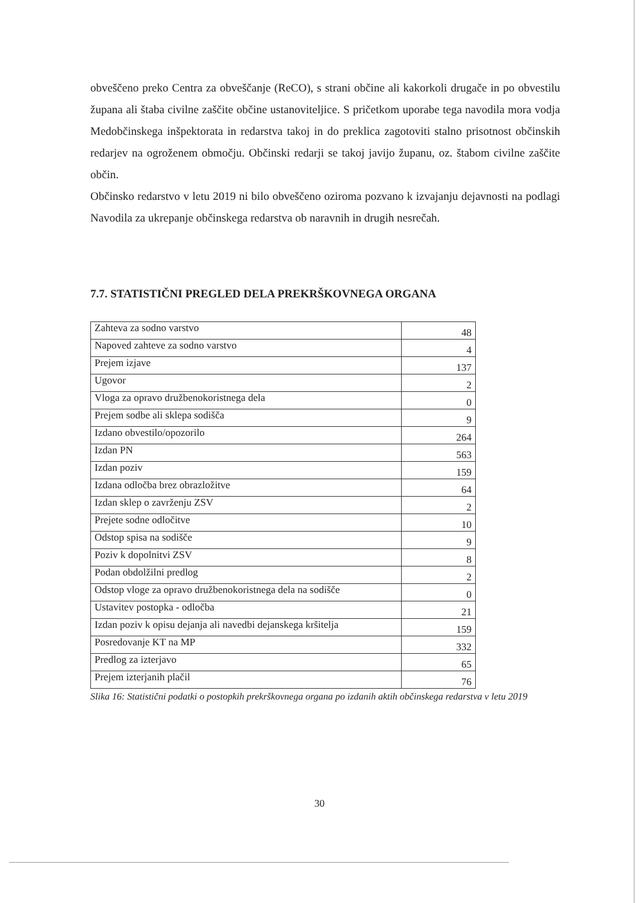obveščeno preko Centra za obveščanje (ReCO), s strani občine ali kakorkoli drugače in po obvestilu župana ali štaba civilne zaščite občine ustanoviteljice. S pričetkom uporabe tega navodila mora vodja Medobčinskega inšpektorata in redarstva takoj in do preklica zagotoviti stalno prisotnost občinskih redarjev na ogroženem območju. Občinski redarji se takoj javijo županu, oz. štabom civilne zaščite občin.
Občinsko redarstvo v letu 2019 ni bilo obveščeno oziroma pozvano k izvajanju dejavnosti na podlagi Navodila za ukrepanje občinskega redarstva ob naravnih in drugih nesrečah.
7.7. STATISTIČNI PREGLED DELA PREKRŠKOVNEGA ORGANA
| Zahteva za sodno varstvo | 48 |
| Napoved zahteve za sodno varstvo | 4 |
| Prejem izjave | 137 |
| Ugovor | 2 |
| Vloga za opravo družbenokoristnega dela | 0 |
| Prejem sodbe ali sklepa sodišča | 9 |
| Izdano obvestilo/opozorilo | 264 |
| Izdan PN | 563 |
| Izdan poziv | 159 |
| Izdana odločba brez obrazložitve | 64 |
| Izdan sklep o zavrženju ZSV | 2 |
| Prejete sodne odločitve | 10 |
| Odstop spisa na sodišče | 9 |
| Poziv k dopolnitvi ZSV | 8 |
| Podan obdolžilni predlog | 2 |
| Odstop vloge za opravo družbenokoristnega dela na sodišče | 0 |
| Ustavitev postopka - odločba | 21 |
| Izdan poziv k opisu dejanja ali navedbi dejanskega kršitelja | 159 |
| Posredovanje KT na MP | 332 |
| Predlog za izterjavo | 65 |
| Prejem izterjanih plačil | 76 |
Slika 16: Statistični podatki o postopkih prekrškovnega organa po izdanih aktih občinskega redarstva v letu 2019
30